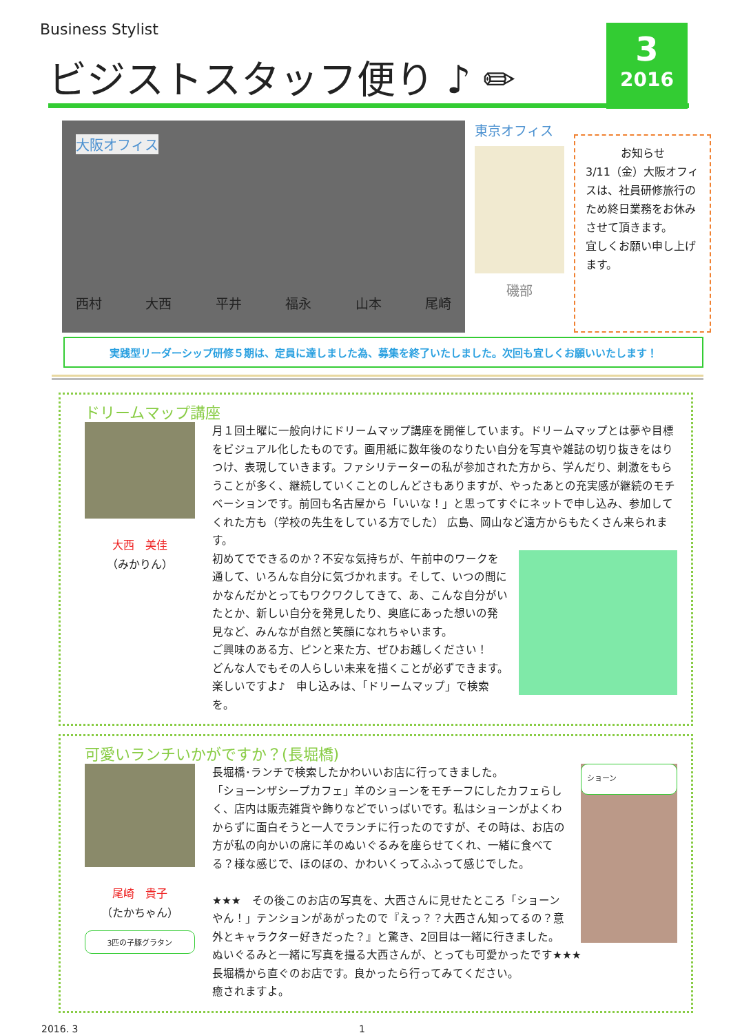Business Stylist
ビジストスタッフ便り ♪ ✏
3
2016
大阪オフィス
西村 大西 平井 福永 山本 尾崎
東京オフィス
磯部
お知らせ
3/11（金）大阪オフィスは、社員研修旅行のため終日業務をお休みさせて頂きます。
宜しくお願い申し上げます。
実践型リーダーシップ研修５期は、定員に達しました為、募集を終了いたしました。次回も宜しくお願いいたします！
ドリームマップ講座
大西　美佳
（みかりん）
月１回土曜に一般向けにドリームマップ講座を開催しています。ドリームマップとは夢や目標をビジュアル化したものです。画用紙に数年後のなりたい自分を写真や雑誌の切り抜きをはりつけ、表現していきます。ファシリテーターの私が参加された方から、学んだり、刺激をもらうことが多く、継続していくことのしんどさもありますが、やったあとの充実感が継続のモチベーションです。前回も名古屋から「いいな！」と思ってすぐにネットで申し込み、参加してくれた方も（学校の先生をしている方でした） 広島、岡山など遠方からもたくさん来られます。
初めてでできるのか？不安な気持ちが、午前中のワークを通して、いろんな自分に気づかれます。そして、いつの間にかなんだかとってもワクワクしてきて、あ、こんな自分がいたとか、新しい自分を発見したり、奥底にあった想いの発見など、みんなが自然と笑顔になれちゃいます。
ご興味のある方、ピンと来た方、ぜひお越しください！
どんな人でもその人らしい未来を描くことが必ずできます。
楽しいですよ♪　申し込みは、「ドリームマップ」で検索を。
可愛いランチいかがですか？(長堀橋)
尾崎　貴子
（たかちゃん）
3匹の子豚グラタン
ショーン 長堀橋･ランチで検索したかわいいお店に行ってきました。
「ショーンザシープカフェ」羊のショーンをモチーフにしたカフェらしく、店内は販売雑貨や飾りなどでいっぱいです。私はショーンがよくわからずに面白そうと一人でランチに行ったのですが、その時は、お店の方が私の向かいの席に羊のぬいぐるみを座らせてくれ、一緒に食べてる？様な感じで、ほのぼの、かわいくってふふって感じでした。
★★★　その後このお店の写真を、大西さんに見せたところ「ショーンやん！」テンションがあがったので『えっ？？大西さん知ってるの？意外とキャラクター好きだった？』と驚き、2回目は一緒に行きました。
ぬいぐるみと一緒に写真を撮る大西さんが、とっても可愛かったです★★★
長堀橋から直ぐのお店です。良かったら行ってみてください。
癒されますよ。
2016. 3 1